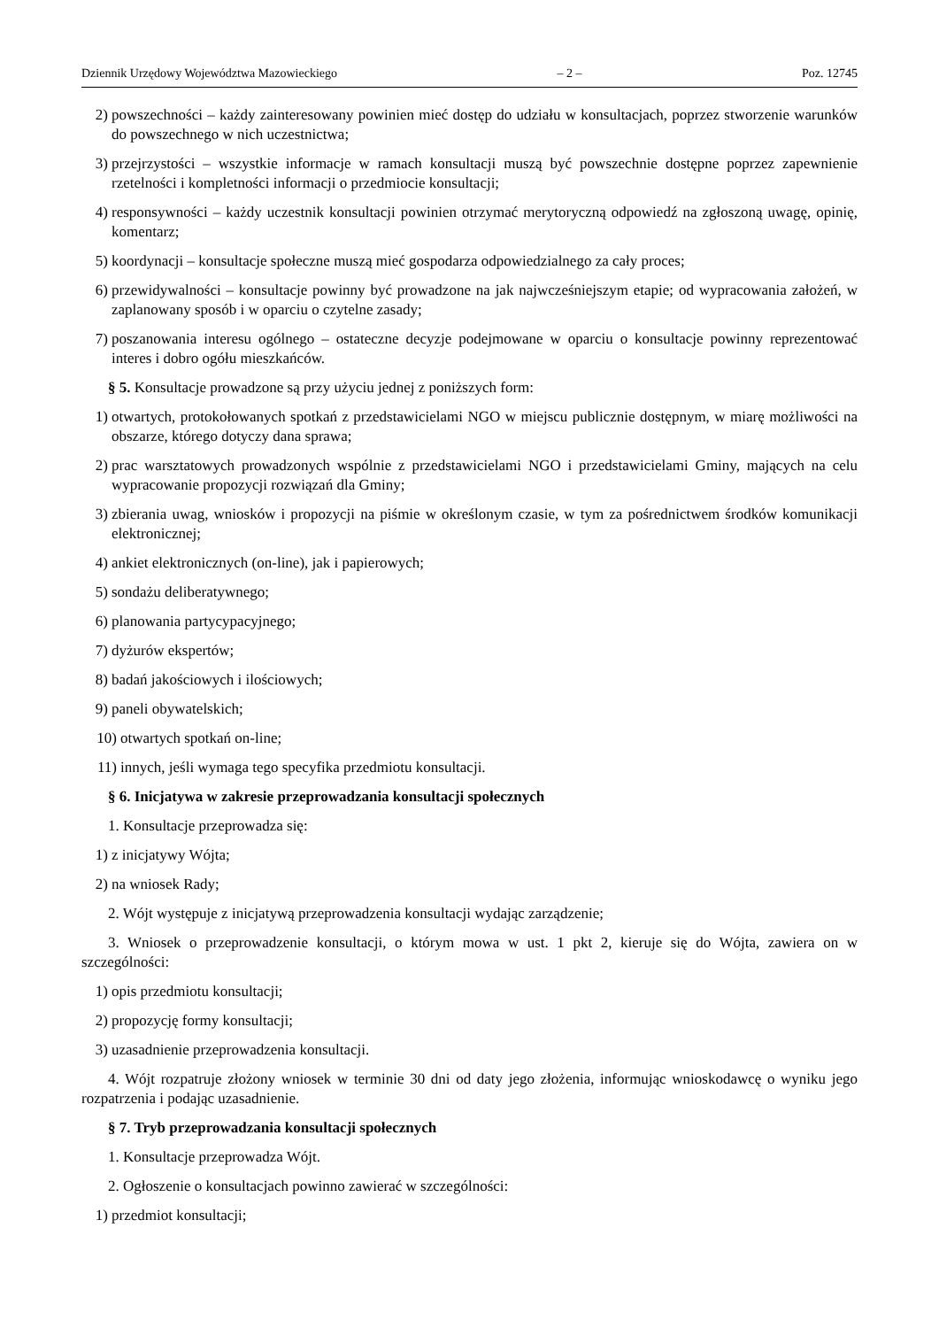Dziennik Urzędowy Województwa Mazowieckiego – 2 – Poz. 12745
2) powszechności – każdy zainteresowany powinien mieć dostęp do udziału w konsultacjach, poprzez stworzenie warunków do powszechnego w nich uczestnictwa;
3) przejrzystości – wszystkie informacje w ramach konsultacji muszą być powszechnie dostępne poprzez zapewnienie rzetelności i kompletności informacji o przedmiocie konsultacji;
4) responsywności – każdy uczestnik konsultacji powinien otrzymać merytoryczną odpowiedź na zgłoszoną uwagę, opinię, komentarz;
5) koordynacji – konsultacje społeczne muszą mieć gospodarza odpowiedzialnego za cały proces;
6) przewidywalności – konsultacje powinny być prowadzone na jak najwcześniejszym etapie; od wypracowania założeń, w zaplanowany sposób i w oparciu o czytelne zasady;
7) poszanowania interesu ogólnego – ostateczne decyzje podejmowane w oparciu o konsultacje powinny reprezentować interes i dobro ogółu mieszkańców.
§ 5. Konsultacje prowadzone są przy użyciu jednej z poniższych form:
1) otwartych, protokołowanych spotkań z przedstawicielami NGO w miejscu publicznie dostępnym, w miarę możliwości na obszarze, którego dotyczy dana sprawa;
2) prac warsztatowych prowadzonych wspólnie z przedstawicielami NGO i przedstawicielami Gminy, mających na celu wypracowanie propozycji rozwiązań dla Gminy;
3) zbierania uwag, wniosków i propozycji na piśmie w określonym czasie, w tym za pośrednictwem środków komunikacji elektronicznej;
4) ankiet elektronicznych (on-line), jak i papierowych;
5) sondażu deliberatywnego;
6) planowania partycypacyjnego;
7) dyżurów ekspertów;
8) badań jakościowych i ilościowych;
9) paneli obywatelskich;
10) otwartych spotkań on-line;
11) innych, jeśli wymaga tego specyfika przedmiotu konsultacji.
§ 6. Inicjatywa w zakresie przeprowadzania konsultacji społecznych
1. Konsultacje przeprowadza się:
1) z inicjatywy Wójta;
2) na wniosek Rady;
2. Wójt występuje z inicjatywą przeprowadzenia konsultacji wydając zarządzenie;
3. Wniosek o przeprowadzenie konsultacji, o którym mowa w ust. 1 pkt 2, kieruje się do Wójta, zawiera on w szczególności:
1) opis przedmiotu konsultacji;
2) propozycję formy konsultacji;
3) uzasadnienie przeprowadzenia konsultacji.
4. Wójt rozpatruje złożony wniosek w terminie 30 dni od daty jego złożenia, informując wnioskodawcę o wyniku jego rozpatrzenia i podając uzasadnienie.
§ 7. Tryb przeprowadzania konsultacji społecznych
1. Konsultacje przeprowadza Wójt.
2. Ogłoszenie o konsultacjach powinno zawierać w szczególności:
1) przedmiot konsultacji;